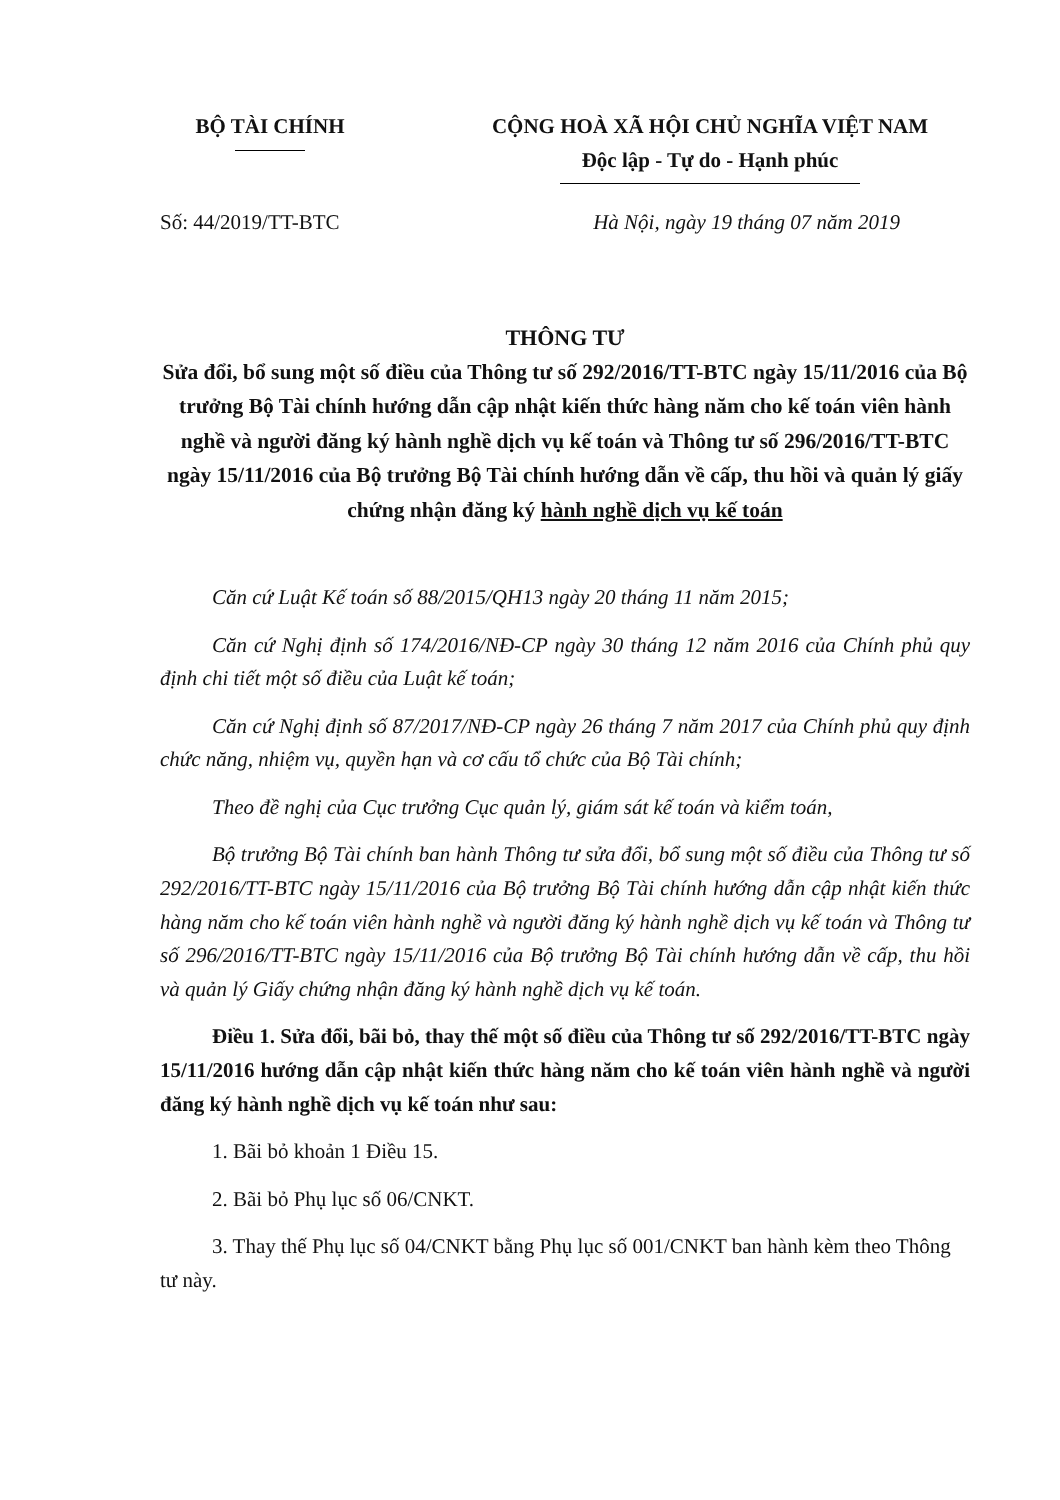BỘ TÀI CHÍNH CỘNG HOÀ XÃ HỘI CHỦ NGHĨA VIỆT NAM
Độc lập - Tự do - Hạnh phúc
Số: 44/2019/TT-BTC Hà Nội, ngày 19 tháng 07 năm 2019
THÔNG TƯ
Sửa đổi, bổ sung một số điều của Thông tư số 292/2016/TT-BTC ngày 15/11/2016 của Bộ trưởng Bộ Tài chính hướng dẫn cập nhật kiến thức hàng năm cho kế toán viên hành nghề và người đăng ký hành nghề dịch vụ kế toán và Thông tư số 296/2016/TT-BTC ngày 15/11/2016 của Bộ trưởng Bộ Tài chính hướng dẫn về cấp, thu hồi và quản lý giấy chứng nhận đăng ký hành nghề dịch vụ kế toán
Căn cứ Luật Kế toán số 88/2015/QH13 ngày 20 tháng 11 năm 2015;
Căn cứ Nghị định số 174/2016/NĐ-CP ngày 30 tháng 12 năm 2016 của Chính phủ quy định chi tiết một số điều của Luật kế toán;
Căn cứ Nghị định số 87/2017/NĐ-CP ngày 26 tháng 7 năm 2017 của Chính phủ quy định chức năng, nhiệm vụ, quyền hạn và cơ cấu tổ chức của Bộ Tài chính;
Theo đề nghị của Cục trưởng Cục quản lý, giám sát kế toán và kiểm toán,
Bộ trưởng Bộ Tài chính ban hành Thông tư sửa đổi, bổ sung một số điều của Thông tư số 292/2016/TT-BTC ngày 15/11/2016 của Bộ trưởng Bộ Tài chính hướng dẫn cập nhật kiến thức hàng năm cho kế toán viên hành nghề và người đăng ký hành nghề dịch vụ kế toán và Thông tư số 296/2016/TT-BTC ngày 15/11/2016 của Bộ trưởng Bộ Tài chính hướng dẫn về cấp, thu hồi và quản lý Giấy chứng nhận đăng ký hành nghề dịch vụ kế toán.
Điều 1. Sửa đổi, bãi bỏ, thay thế một số điều của Thông tư số 292/2016/TT-BTC ngày 15/11/2016 hướng dẫn cập nhật kiến thức hàng năm cho kế toán viên hành nghề và người đăng ký hành nghề dịch vụ kế toán như sau:
1. Bãi bỏ khoản 1 Điều 15.
2. Bãi bỏ Phụ lục số 06/CNKT.
3. Thay thế Phụ lục số 04/CNKT bằng Phụ lục số 001/CNKT ban hành kèm theo Thông tư này.